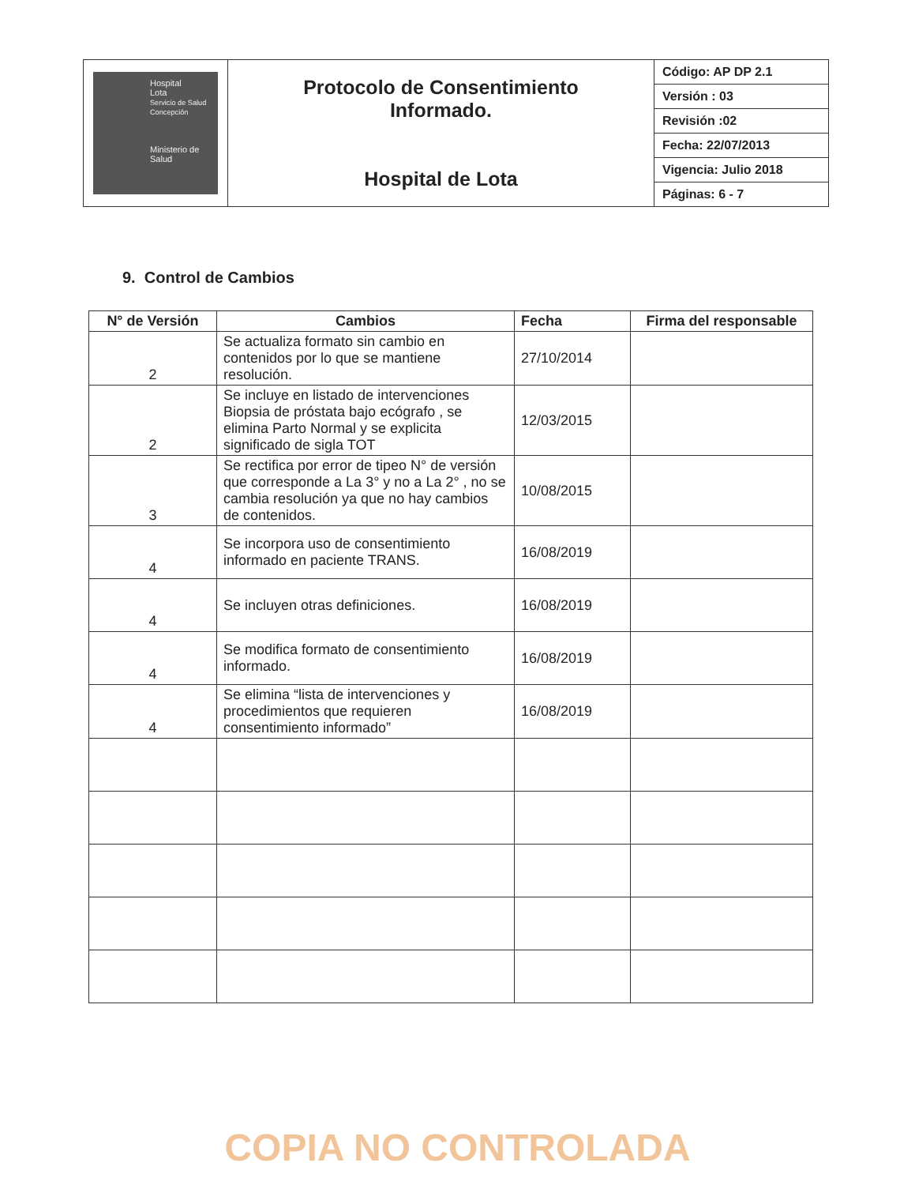| Hospital Lota Servicio de Salud Concepción Ministerio de Salud | Protocolo de Consentimiento Informado. Hospital de Lota | Código: AP DP 2.1 Versión : 03 Revisión :02 Fecha: 22/07/2013 Vigencia: Julio 2018 Páginas: 6 - 7 |
9. Control de Cambios
| N° de Versión | Cambios | Fecha | Firma del responsable |
| --- | --- | --- | --- |
| 2 | Se actualiza formato sin cambio en contenidos por lo que se mantiene resolución. | 27/10/2014 | |
| 2 | Se incluye en listado de intervenciones Biopsia de próstata bajo ecógrafo , se elimina Parto Normal y se explicita significado de sigla TOT | 12/03/2015 | |
| 3 | Se rectifica por error de tipeo N° de versión que corresponde a La 3° y no a La 2° , no se cambia resolución ya que no hay cambios de contenidos. | 10/08/2015 | |
| 4 | Se incorpora uso de consentimiento informado en paciente TRANS. | 16/08/2019 | |
| 4 | Se incluyen otras definiciones. | 16/08/2019 | |
| 4 | Se modifica formato de consentimiento informado. | 16/08/2019 | |
| 4 | Se elimina “lista de intervenciones y procedimientos que requieren consentimiento informado” | 16/08/2019 | |
COPIA NO CONTROLADA